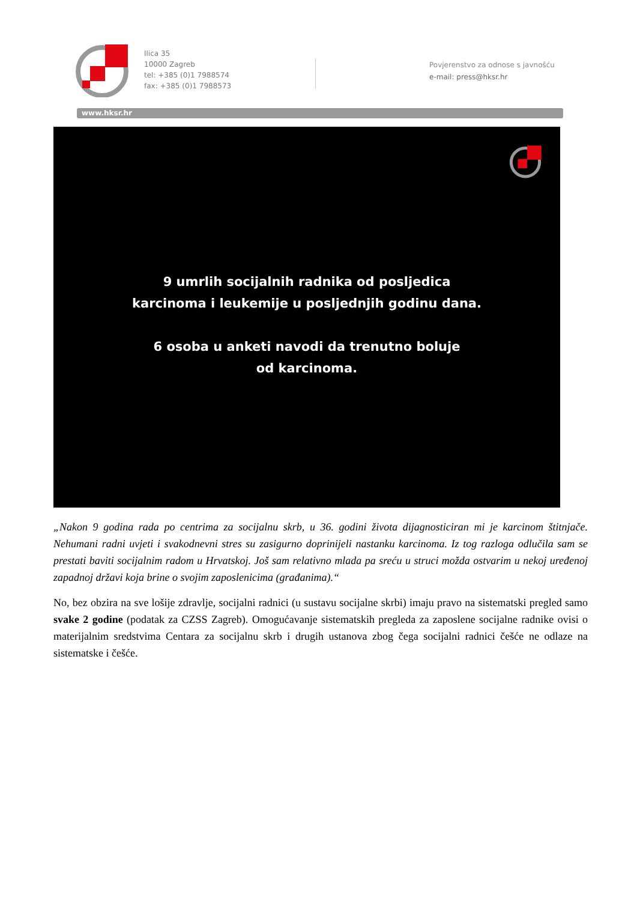Ilica 35
10000 Zagreb
tel: +385 (0)1 7988574
fax: +385 (0)1 7988573
Povjerenstvo za odnose s javnošću
e-mail: press@hksr.hr
www.hksr.hr
9 umrlih socijalnih radnika od posljedica
karcinoma i leukemije u posljednjih godinu dana.
6 osoba u anketi navodi da trenutno boluje
od karcinoma.
„Nakon 9 godina rada po centrima za socijalnu skrb, u 36. godini života dijagnosticiran mi je karcinom štitnjače. Nehumani radni uvjeti i svakodnevni stres su zasigurno doprinijeli nastanku karcinoma. Iz tog razloga odlučila sam se prestati baviti socijalnim radom u Hrvatskoj. Još sam relativno mlada pa sreću u struci možda ostvarim u nekoj uređenoj zapadnoj državi koja brine o svojim zaposlenicima (građanima).“
No, bez obzira na sve lošije zdravlje, socijalni radnici (u sustavu socijalne skrbi) imaju pravo na sistematski pregled samo svake 2 godine (podatak za CZSS Zagreb). Omogućavanje sistematskih pregleda za zaposlene socijalne radnike ovisi o materijalnim sredstvima Centara za socijalnu skrb i drugih ustanova zbog čega socijalni radnici češće ne odlaze na sistematske i češće.